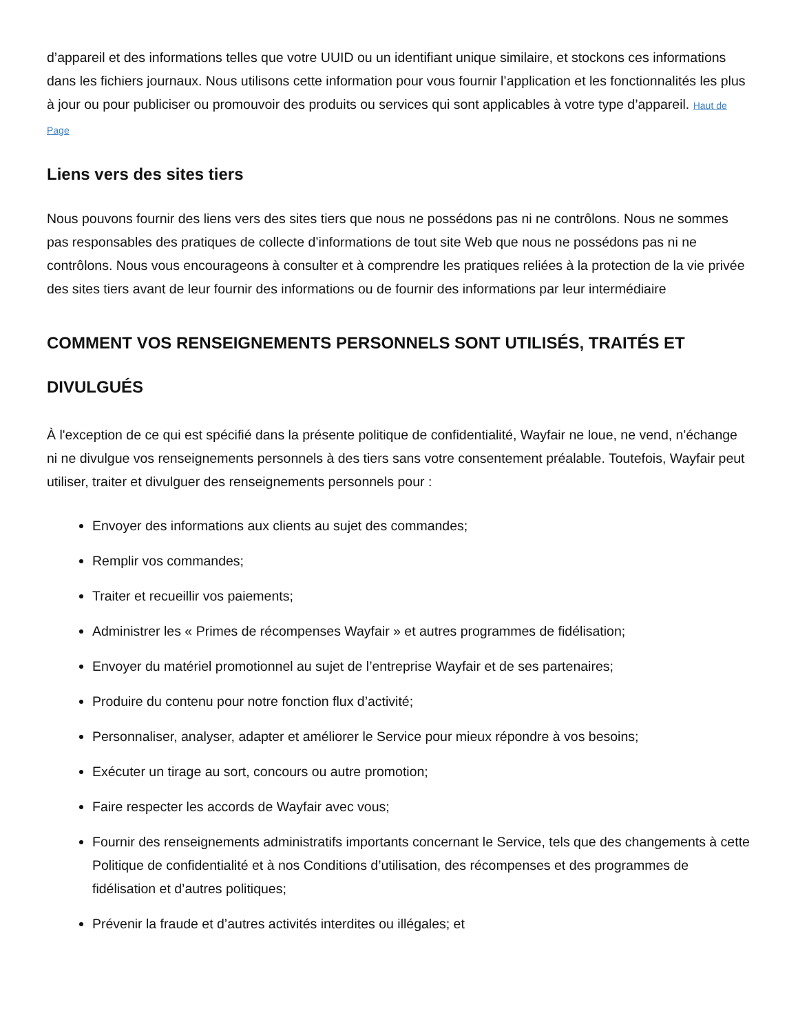d’appareil et des informations telles que votre UUID ou un identifiant unique similaire, et stockons ces informations dans les fichiers journaux. Nous utilisons cette information pour vous fournir l’application et les fonctionnalités les plus à jour ou pour publiciser ou promouvoir des produits ou services qui sont applicables à votre type d’appareil. Haut de Page
Liens vers des sites tiers
Nous pouvons fournir des liens vers des sites tiers que nous ne possédons pas ni ne contrôlons. Nous ne sommes pas responsables des pratiques de collecte d’informations de tout site Web que nous ne possédons pas ni ne contrôlons. Nous vous encourageons à consulter et à comprendre les pratiques reliées à la protection de la vie privée des sites tiers avant de leur fournir des informations ou de fournir des informations par leur intermédiaire
COMMENT VOS RENSEIGNEMENTS PERSONNELS SONT UTILISÉS, TRAITÉS ET DIVULGUÉS
À l'exception de ce qui est spécifié dans la présente politique de confidentialité, Wayfair ne loue, ne vend, n'échange ni ne divulgue vos renseignements personnels à des tiers sans votre consentement préalable. Toutefois, Wayfair peut utiliser, traiter et divulguer des renseignements personnels pour :
Envoyer des informations aux clients au sujet des commandes;
Remplir vos commandes;
Traiter et recueillir vos paiements;
Administrer les « Primes de récompenses Wayfair » et autres programmes de fidélisation;
Envoyer du matériel promotionnel au sujet de l’entreprise Wayfair et de ses partenaires;
Produire du contenu pour notre fonction flux d’activité;
Personnaliser, analyser, adapter et améliorer le Service pour mieux répondre à vos besoins;
Exécuter un tirage au sort, concours ou autre promotion;
Faire respecter les accords de Wayfair avec vous;
Fournir des renseignements administratifs importants concernant le Service, tels que des changements à cette Politique de confidentialité et à nos Conditions d’utilisation, des récompenses et des programmes de fidélisation et d’autres politiques;
Prévenir la fraude et d’autres activités interdites ou illégales; et